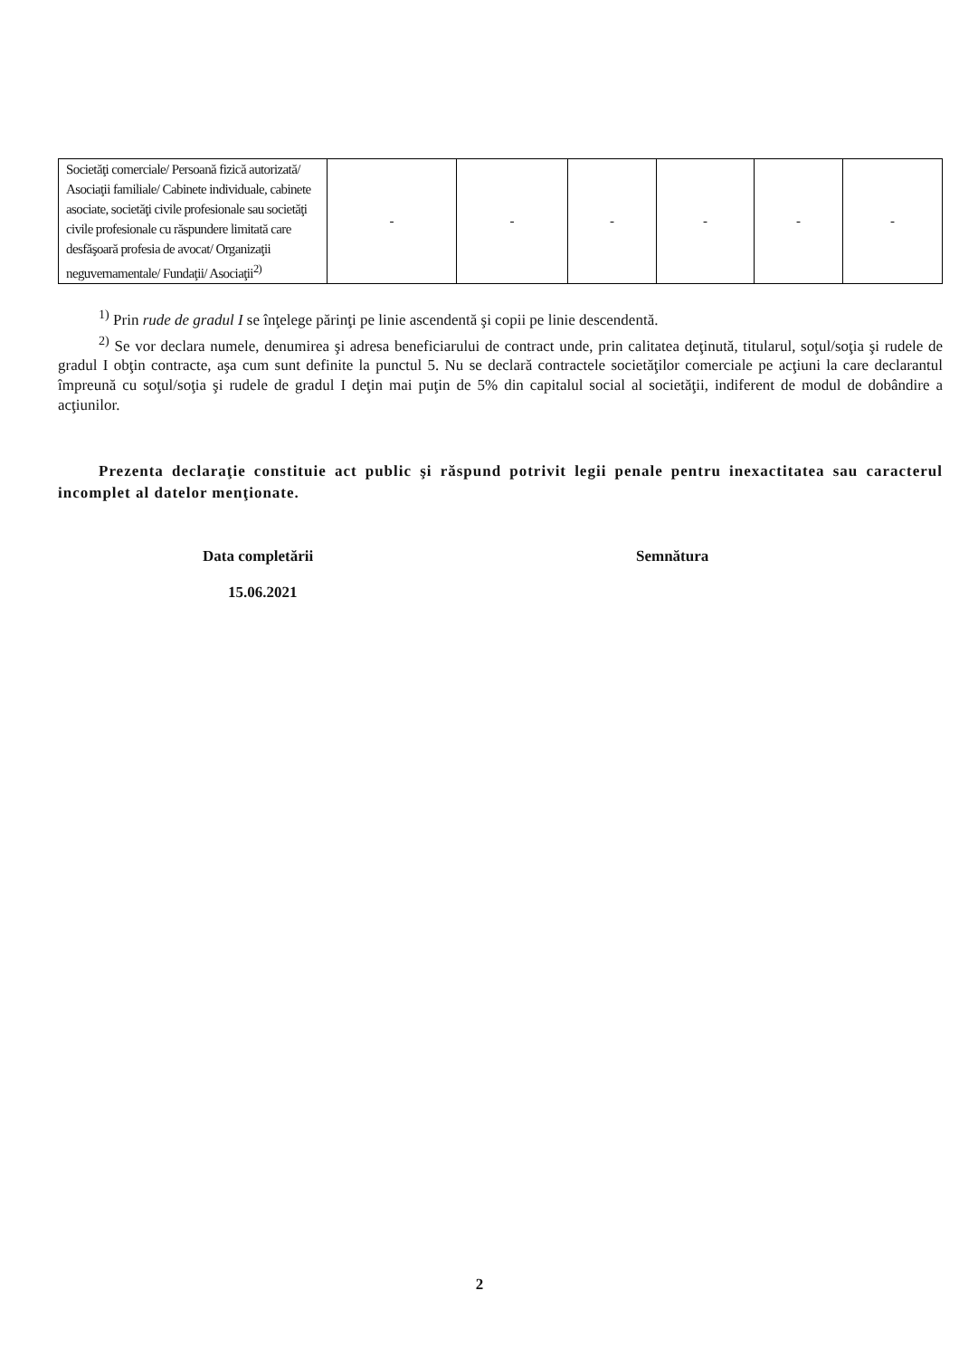| Societăţi comerciale/ Persoană fizică autorizată/ Asociaţii familiale/ Cabinete individuale, cabinete asociate, societăţi civile profesionale sau societăţi civile profesionale cu răspundere limitată care desfăşoară profesia de avocat/ Organizaţii neguvernamentale/ Fundaţii/ Asociaţii<sup>2)</sup> | - | - | - | - | - | - |
<sup>1)</sup> Prin rude de gradul I se înţelege părinţi pe linie ascendentă şi copii pe linie descendentă.
<sup>2)</sup> Se vor declara numele, denumirea şi adresa beneficiarului de contract unde, prin calitatea deţinută, titularul, soţul/soţia şi rudele de gradul I obţin contracte, aşa cum sunt definite la punctul 5. Nu se declară contractele societăţilor comerciale pe acţiuni la care declarantul împreună cu soţul/soţia şi rudele de gradul I deţin mai puţin de 5% din capitalul social al societăţii, indiferent de modul de dobândire a acţiunilor.
Prezenta declaraţie constituie act public şi răspund potrivit legii penale pentru inexactitatea sau caracterul incomplet al datelor menţionate.
Data completării
15.06.2021
Semnătura
2